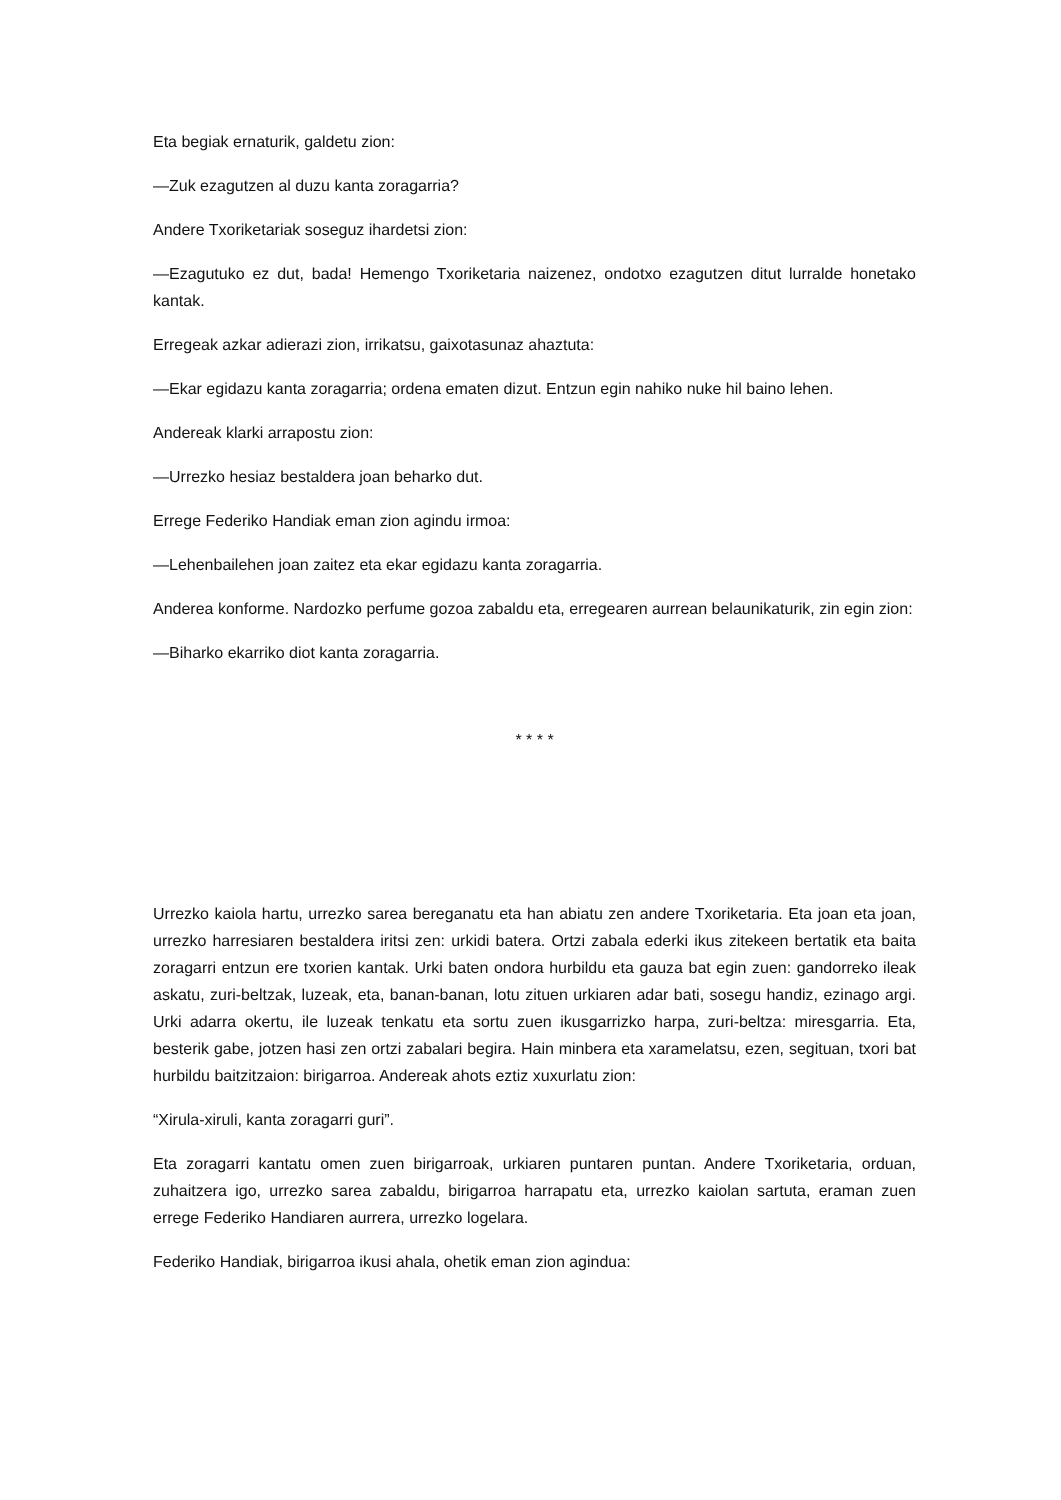Eta begiak ernaturik, galdetu zion:
—Zuk ezagutzen al duzu kanta zoragarria?
Andere Txoriketariak soseguz ihardetsi zion:
—Ezagutuko ez dut, bada! Hemengo Txoriketaria naizenez, ondotxo ezagutzen ditut lurralde honetako kantak.
Erregeak azkar adierazi zion, irrikatsu, gaixotasunaz ahaztuta:
—Ekar egidazu kanta zoragarria; ordena ematen dizut. Entzun egin nahiko nuke hil baino lehen.
Andereak klarki arrapostu zion:
—Urrezko hesiaz bestaldera joan beharko dut.
Errege Federiko Handiak eman zion agindu irmoa:
—Lehenbailehen joan zaitez eta ekar egidazu kanta zoragarria.
Anderea konforme. Nardozko perfume gozoa zabaldu eta, erregearen aurrean belaunikaturik, zin egin zion:
—Biharko ekarriko diot kanta zoragarria.
* * * *
Urrezko kaiola hartu, urrezko sarea bereganatu eta han abiatu zen andere Txoriketaria. Eta joan eta joan, urrezko harresiaren bestaldera iritsi zen: urkidi batera. Ortzi zabala ederki ikus zitekeen bertatik eta baita zoragarri entzun ere txorien kantak. Urki baten ondora hurbildu eta gauza bat egin zuen: gandorreko ileak askatu, zuri-beltzak, luzeak, eta, banan-banan, lotu zituen urkiaren adar bati, sosegu handiz, ezinago argi. Urki adarra okertu, ile luzeak tenkatu eta sortu zuen ikusgarrizko harpa, zuri-beltza: miresgarria. Eta, besterik gabe, jotzen hasi zen ortzi zabalari begira. Hain minbera eta xaramelatsu, ezen, segituan, txori bat hurbildu baitzitzaion: birigarroa. Andereak ahots eztiz xuxurlatu zion:
“Xirula-xiruli, kanta zoragarri guri”.
Eta zoragarri kantatu omen zuen birigarroak, urkiaren puntaren puntan. Andere Txoriketaria, orduan, zuhaitzera igo, urrezko sarea zabaldu, birigarroa harrapatu eta, urrezko kaiolan sartuta, eraman zuen errege Federiko Handiaren aurrera, urrezko logelara.
Federiko Handiak, birigarroa ikusi ahala, ohetik eman zion agindua: